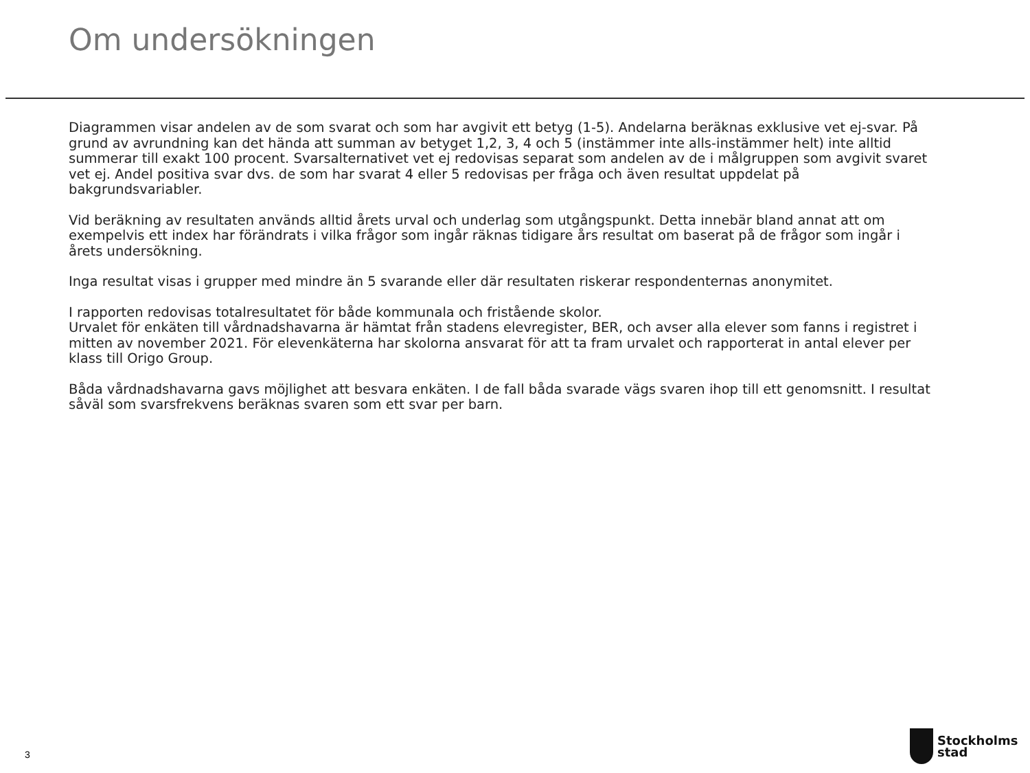Om undersökningen
Diagrammen visar andelen av de som svarat och som har avgivit ett betyg (1-5). Andelarna beräknas exklusive vet ej-svar. På grund av avrundning kan det hända att summan av betyget 1,2, 3, 4 och 5 (instämmer inte alls-instämmer helt) inte alltid summerar till exakt 100 procent. Svarsalternativet vet ej redovisas separat som andelen av de i målgruppen som avgivit svaret vet ej. Andel positiva svar dvs. de som har svarat 4 eller 5 redovisas per fråga och även resultat uppdelat på bakgrundsvariabler.
Vid beräkning av resultaten används alltid årets urval och underlag som utgångspunkt. Detta innebär bland annat att om exempelvis ett index har förändrats i vilka frågor som ingår räknas tidigare års resultat om baserat på de frågor som ingår i årets undersökning.
Inga resultat visas i grupper med mindre än 5 svarande eller där resultaten riskerar respondenternas anonymitet.
I rapporten redovisas totalresultatet för både kommunala och fristående skolor.
Urvalet för enkäten till vårdnadshavarna är hämtat från stadens elevregister, BER, och avser alla elever som fanns i registret i mitten av november 2021. För elevenkäterna har skolorna ansvarat för att ta fram urvalet och rapporterat in antal elever per klass till Origo Group.
Båda vårdnadshavarna gavs möjlighet att besvara enkäten. I de fall båda svarade vägs svaren ihop till ett genomsnitt. I resultat såväl som svarsfrekvens beräknas svaren som ett svar per barn.
3
Stockholms
stad